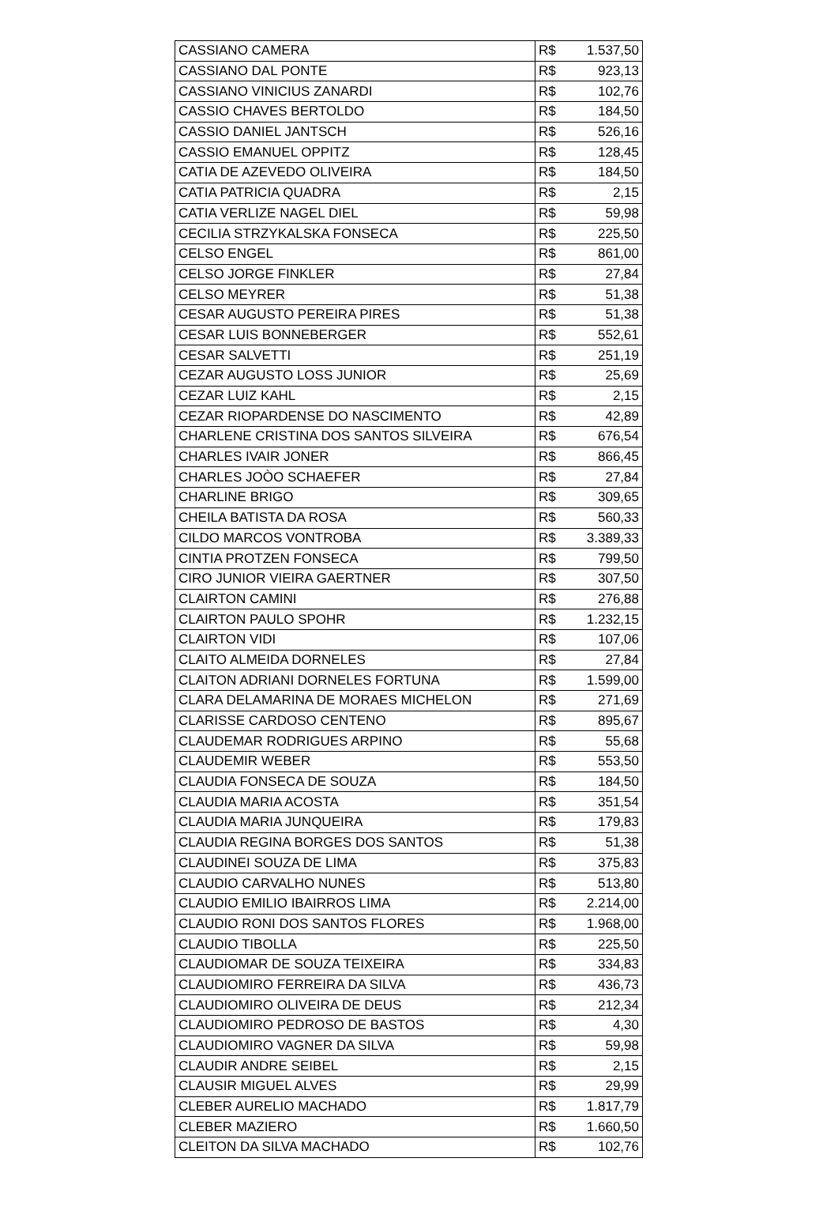| CASSIANO CAMERA | R$ | 1.537,50 |
| CASSIANO DAL PONTE | R$ | 923,13 |
| CASSIANO VINICIUS ZANARDI | R$ | 102,76 |
| CASSIO CHAVES BERTOLDO | R$ | 184,50 |
| CASSIO DANIEL JANTSCH | R$ | 526,16 |
| CASSIO EMANUEL OPPITZ | R$ | 128,45 |
| CATIA DE AZEVEDO OLIVEIRA | R$ | 184,50 |
| CATIA PATRICIA QUADRA | R$ | 2,15 |
| CATIA VERLIZE NAGEL DIEL | R$ | 59,98 |
| CECILIA STRZYKALSKA FONSECA | R$ | 225,50 |
| CELSO ENGEL | R$ | 861,00 |
| CELSO JORGE FINKLER | R$ | 27,84 |
| CELSO MEYRER | R$ | 51,38 |
| CESAR AUGUSTO PEREIRA PIRES | R$ | 51,38 |
| CESAR LUIS BONNEBERGER | R$ | 552,61 |
| CESAR SALVETTI | R$ | 251,19 |
| CEZAR AUGUSTO LOSS JUNIOR | R$ | 25,69 |
| CEZAR LUIZ KAHL | R$ | 2,15 |
| CEZAR RIOPARDENSE DO NASCIMENTO | R$ | 42,89 |
| CHARLENE CRISTINA DOS SANTOS SILVEIRA | R$ | 676,54 |
| CHARLES IVAIR JONER | R$ | 866,45 |
| CHARLES JOÒO SCHAEFER | R$ | 27,84 |
| CHARLINE BRIGO | R$ | 309,65 |
| CHEILA BATISTA DA ROSA | R$ | 560,33 |
| CILDO MARCOS VONTROBA | R$ | 3.389,33 |
| CINTIA PROTZEN FONSECA | R$ | 799,50 |
| CIRO JUNIOR VIEIRA GAERTNER | R$ | 307,50 |
| CLAIRTON CAMINI | R$ | 276,88 |
| CLAIRTON PAULO SPOHR | R$ | 1.232,15 |
| CLAIRTON VIDI | R$ | 107,06 |
| CLAITO ALMEIDA DORNELES | R$ | 27,84 |
| CLAITON ADRIANI DORNELES FORTUNA | R$ | 1.599,00 |
| CLARA DELAMARINA DE MORAES MICHELON | R$ | 271,69 |
| CLARISSE CARDOSO CENTENO | R$ | 895,67 |
| CLAUDEMAR RODRIGUES ARPINO | R$ | 55,68 |
| CLAUDEMIR WEBER | R$ | 553,50 |
| CLAUDIA FONSECA DE SOUZA | R$ | 184,50 |
| CLAUDIA MARIA ACOSTA | R$ | 351,54 |
| CLAUDIA MARIA JUNQUEIRA | R$ | 179,83 |
| CLAUDIA REGINA BORGES DOS SANTOS | R$ | 51,38 |
| CLAUDINEI SOUZA DE LIMA | R$ | 375,83 |
| CLAUDIO CARVALHO NUNES | R$ | 513,80 |
| CLAUDIO EMILIO IBAIRROS LIMA | R$ | 2.214,00 |
| CLAUDIO RONI DOS SANTOS FLORES | R$ | 1.968,00 |
| CLAUDIO TIBOLLA | R$ | 225,50 |
| CLAUDIOMAR DE SOUZA TEIXEIRA | R$ | 334,83 |
| CLAUDIOMIRO FERREIRA DA SILVA | R$ | 436,73 |
| CLAUDIOMIRO OLIVEIRA DE DEUS | R$ | 212,34 |
| CLAUDIOMIRO PEDROSO DE BASTOS | R$ | 4,30 |
| CLAUDIOMIRO VAGNER DA SILVA | R$ | 59,98 |
| CLAUDIR ANDRE SEIBEL | R$ | 2,15 |
| CLAUSIR MIGUEL ALVES | R$ | 29,99 |
| CLEBER AURELIO MACHADO | R$ | 1.817,79 |
| CLEBER MAZIERO | R$ | 1.660,50 |
| CLEITON DA SILVA MACHADO | R$ | 102,76 |